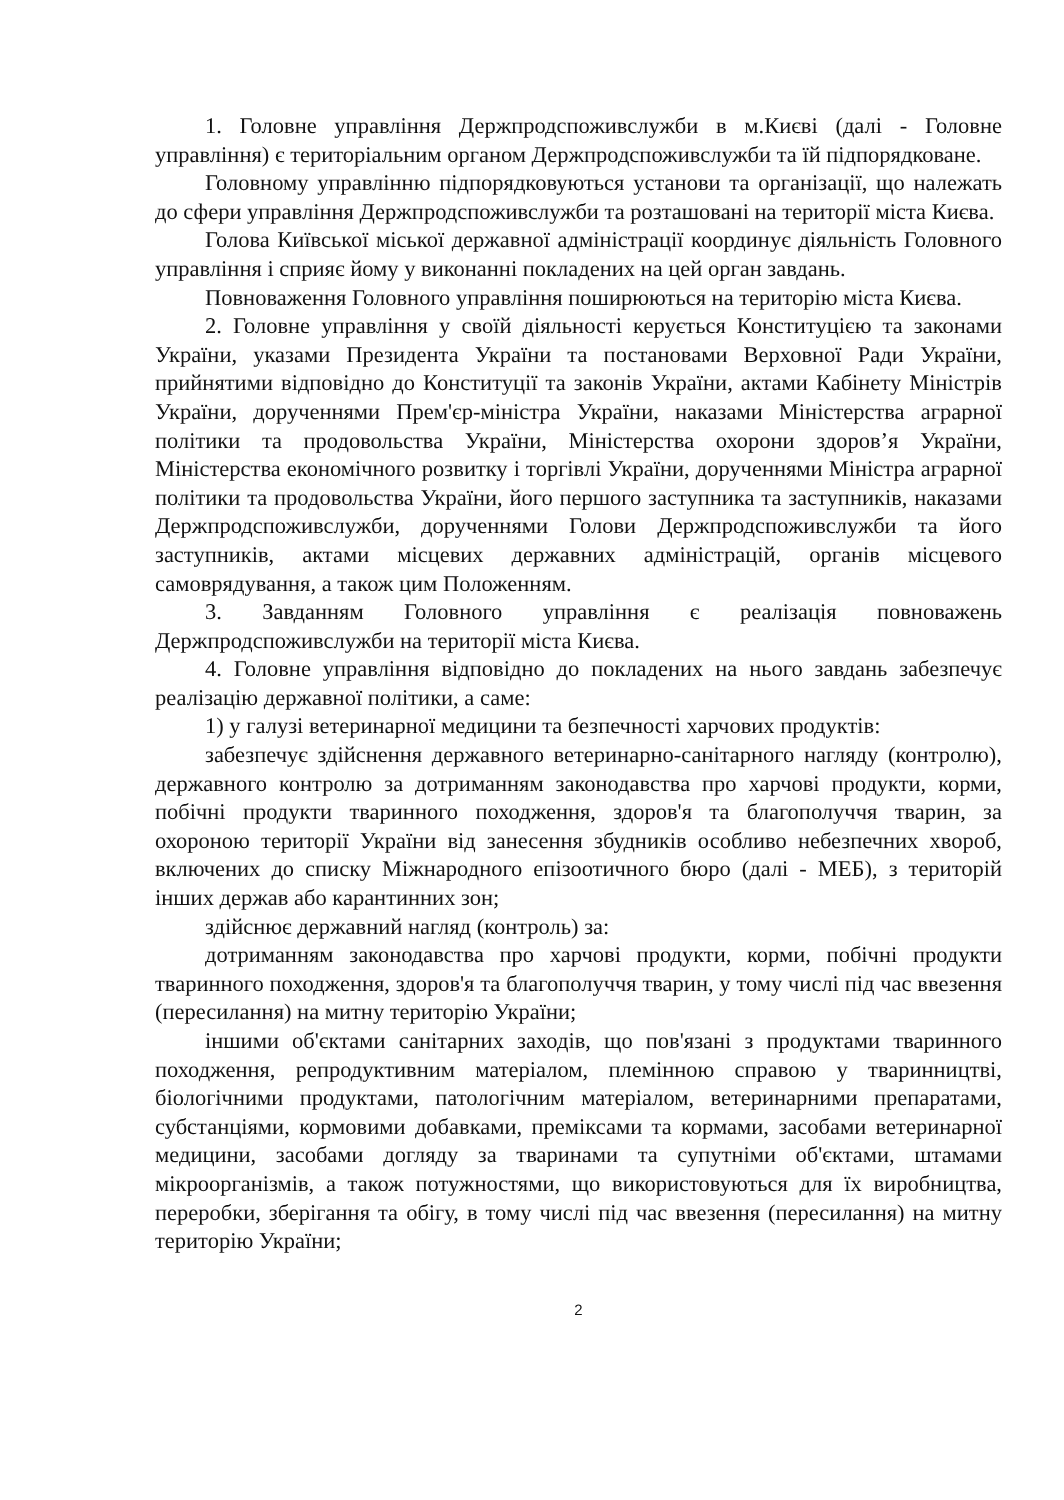1. Головне управління Держпродспоживслужби в м.Києві (далі - Головне управління) є територіальним органом Держпродспоживслужби та їй підпорядковане.
Головному управлінню підпорядковуються установи та організації, що належать до сфери управління Держпродспоживслужби та розташовані на території міста Києва.
Голова Київської міської державної адміністрації координує діяльність Головного управління і сприяє йому у виконанні покладених на цей орган завдань.
Повноваження Головного управління поширюються на територію міста Києва.
2. Головне управління у своїй діяльності керується Конституцією та законами України, указами Президента України та постановами Верховної Ради України, прийнятими відповідно до Конституції та законів України, актами Кабінету Міністрів України, дорученнями Прем'єр-міністра України, наказами Міністерства аграрної політики та продовольства України, Міністерства охорони здоров’я України, Міністерства економічного розвитку і торгівлі України, дорученнями Міністра аграрної політики та продовольства України, його першого заступника та заступників, наказами Держпродспоживслужби, дорученнями Голови Держпродспоживслужби та його заступників, актами місцевих державних адміністрацій, органів місцевого самоврядування, а також цим Положенням.
3. Завданням Головного управління є реалізація повноважень Держпродспоживслужби на території міста Києва.
4. Головне управління відповідно до покладених на нього завдань забезпечує реалізацію державної політики, а саме:
1) у галузі ветеринарної медицини та безпечності харчових продуктів:
забезпечує здійснення державного ветеринарно-санітарного нагляду (контролю), державного контролю за дотриманням законодавства про харчові продукти, корми, побічні продукти тваринного походження, здоров'я та благополуччя тварин, за охороною території України від занесення збудників особливо небезпечних хвороб, включених до списку Міжнародного епізоотичного бюро (далі - МЕБ), з територій інших держав або карантинних зон;
здійснює державний нагляд (контроль) за:
дотриманням законодавства про харчові продукти, корми, побічні продукти тваринного походження, здоров'я та благополуччя тварин, у тому числі під час ввезення (пересилання) на митну територію України;
іншими об'єктами санітарних заходів, що пов'язані з продуктами тваринного походження, репродуктивним матеріалом, племінною справою у тваринництві, біологічними продуктами, патологічним матеріалом, ветеринарними препаратами, субстанціями, кормовими добавками, преміксами та кормами, засобами ветеринарної медицини, засобами догляду за тваринами та супутніми об'єктами, штамами мікроорганізмів, а також потужностями, що використовуються для їх виробництва, переробки, зберігання та обігу, в тому числі під час ввезення (пересилання) на митну територію України;
2